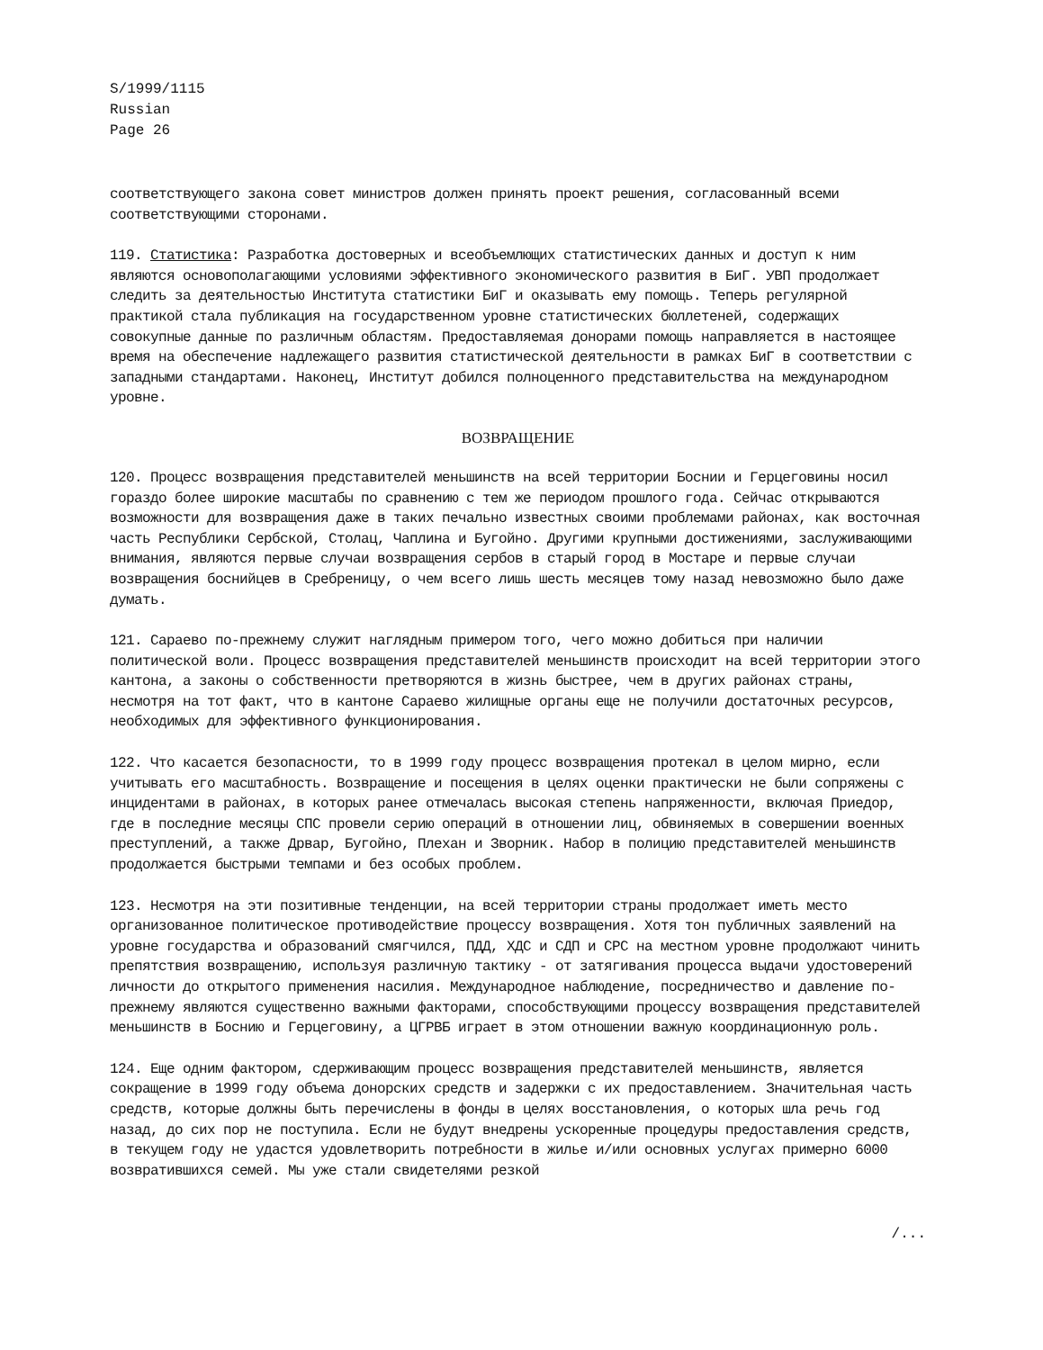S/1999/1115
Russian
Page 26
соответствующего закона совет министров должен принять проект решения, согласованный всеми соответствующими сторонами.
119. Статистика: Разработка достоверных и всеобъемлющих статистических данных и доступ к ним являются основополагающими условиями эффективного экономического развития в БиГ. УВП продолжает следить за деятельностью Института статистики БиГ и оказывать ему помощь. Теперь регулярной практикой стала публикация на государственном уровне статистических бюллетеней, содержащих совокупные данные по различным областям. Предоставляемая донорами помощь направляется в настоящее время на обеспечение надлежащего развития статистической деятельности в рамках БиГ в соответствии с западными стандартами. Наконец, Институт добился полноценного представительства на международном уровне.
ВОЗВРАЩЕНИЕ
120. Процесс возвращения представителей меньшинств на всей территории Боснии и Герцеговины носил гораздо более широкие масштабы по сравнению с тем же периодом прошлого года. Сейчас открываются возможности для возвращения даже в таких печально известных своими проблемами районах, как восточная часть Республики Сербской, Столац, Чаплина и Бугойно. Другими крупными достижениями, заслуживающими внимания, являются первые случаи возвращения сербов в старый город в Мостаре и первые случаи возвращения боснийцев в Сребреницу, о чем всего лишь шесть месяцев тому назад невозможно было даже думать.
121. Сараево по-прежнему служит наглядным примером того, чего можно добиться при наличии политической воли. Процесс возвращения представителей меньшинств происходит на всей территории этого кантона, а законы о собственности претворяются в жизнь быстрее, чем в других районах страны, несмотря на тот факт, что в кантоне Сараево жилищные органы еще не получили достаточных ресурсов, необходимых для эффективного функционирования.
122. Что касается безопасности, то в 1999 году процесс возвращения протекал в целом мирно, если учитывать его масштабность. Возвращение и посещения в целях оценки практически не были сопряжены с инцидентами в районах, в которых ранее отмечалась высокая степень напряженности, включая Приедор, где в последние месяцы СПС провели серию операций в отношении лиц, обвиняемых в совершении военных преступлений, а также Дрвар, Бугойно, Плехан и Зворник. Набор в полицию представителей меньшинств продолжается быстрыми темпами и без особых проблем.
123. Несмотря на эти позитивные тенденции, на всей территории страны продолжает иметь место организованное политическое противодействие процессу возвращения. Хотя тон публичных заявлений на уровне государства и образований смягчился, ПДД, ХДС и СДП и СРС на местном уровне продолжают чинить препятствия возвращению, используя различную тактику - от затягивания процесса выдачи удостоверений личности до открытого применения насилия. Международное наблюдение, посредничество и давление по-прежнему являются существенно важными факторами, способствующими процессу возвращения представителей меньшинств в Боснию и Герцеговину, а ЦГРВБ играет в этом отношении важную координационную роль.
124. Еще одним фактором, сдерживающим процесс возвращения представителей меньшинств, является сокращение в 1999 году объема донорских средств и задержки с их предоставлением. Значительная часть средств, которые должны быть перечислены в фонды в целях восстановления, о которых шла речь год назад, до сих пор не поступила. Если не будут внедрены ускоренные процедуры предоставления средств, в текущем году не удастся удовлетворить потребности в жилье и/или основных услугах примерно 6000 возвратившихся семей. Мы уже стали свидетелями резкой
/...